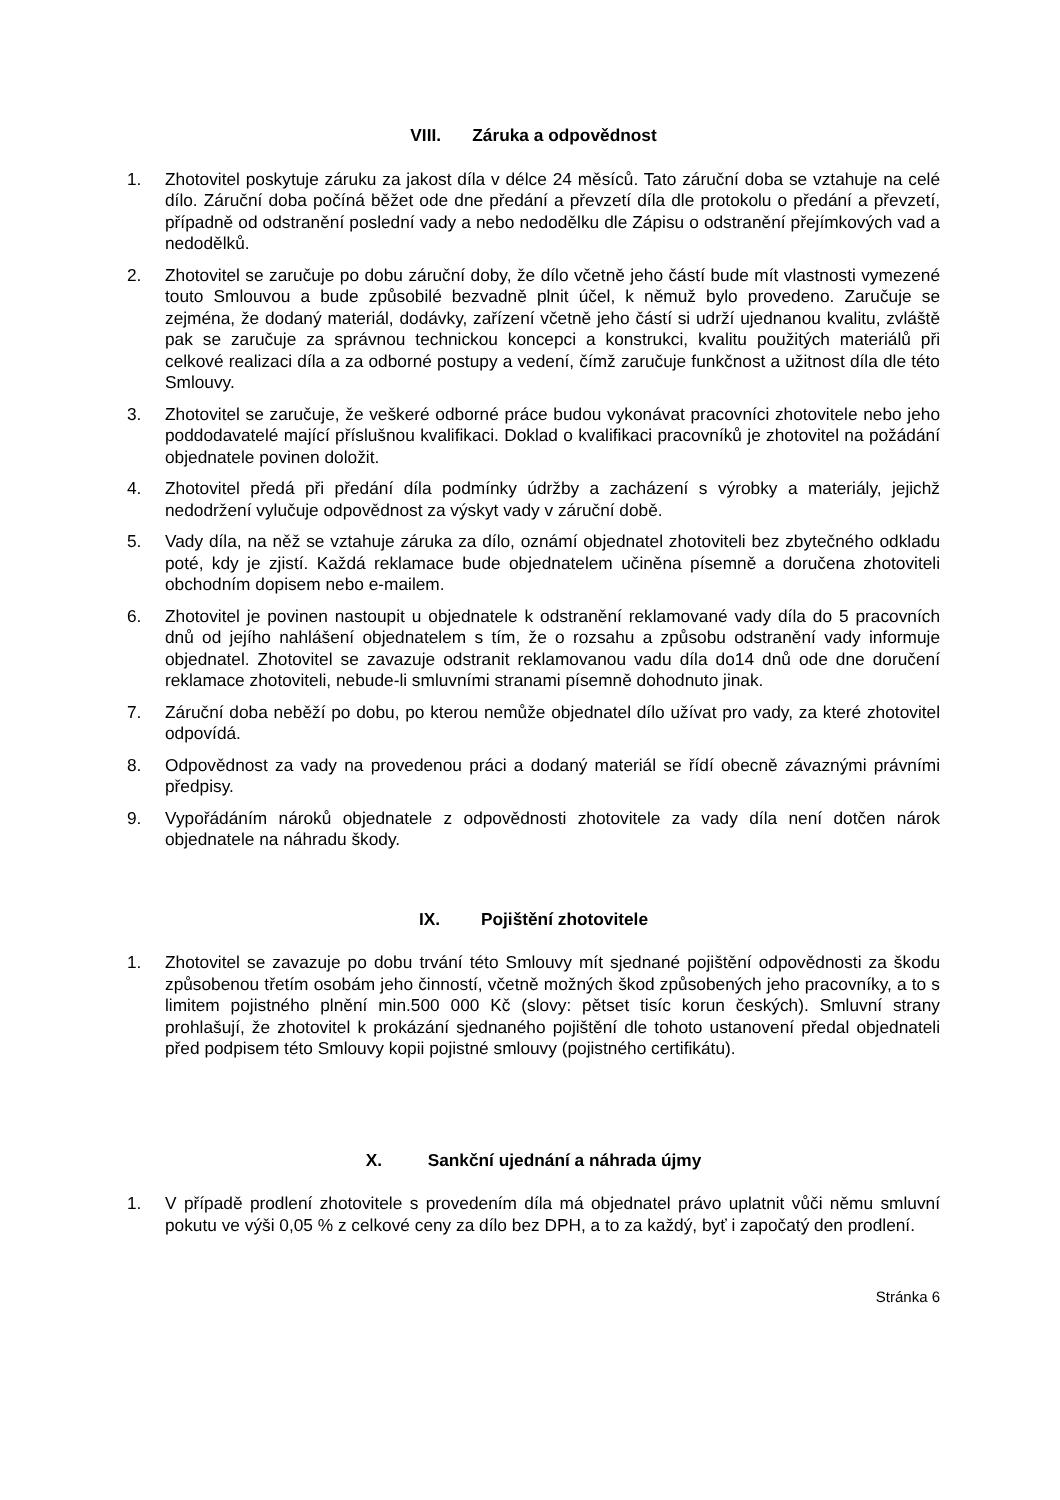VIII. Záruka a odpovědnost
1. Zhotovitel poskytuje záruku za jakost díla v délce 24 měsíců. Tato záruční doba se vztahuje na celé dílo. Záruční doba počíná běžet ode dne předání a převzetí díla dle protokolu o předání a převzetí, případně od odstranění poslední vady a nebo nedodělku dle Zápisu o odstranění přejímkových vad a nedodělků.
2. Zhotovitel se zaručuje po dobu záruční doby, že dílo včetně jeho částí bude mít vlastnosti vymezené touto Smlouvou a bude způsobilé bezvadně plnit účel, k němuž bylo provedeno. Zaručuje se zejména, že dodaný materiál, dodávky, zařízení včetně jeho částí si udrží ujednanou kvalitu, zvláště pak se zaručuje za správnou technickou koncepci a konstrukci, kvalitu použitých materiálů při celkové realizaci díla a za odborné postupy a vedení, čímž zaručuje funkčnost a užitnost díla dle této Smlouvy.
3. Zhotovitel se zaručuje, že veškeré odborné práce budou vykonávat pracovníci zhotovitele nebo jeho poddodavatelé mající příslušnou kvalifikaci. Doklad o kvalifikaci pracovníků je zhotovitel na požádání objednatele povinen doložit.
4. Zhotovitel předá při předání díla podmínky údržby a zacházení s výrobky a materiály, jejichž nedodržení vylučuje odpovědnost za výskyt vady v záruční době.
5. Vady díla, na něž se vztahuje záruka za dílo, oznámí objednatel zhotoviteli bez zbytečného odkladu poté, kdy je zjistí. Každá reklamace bude objednatelem učiněna písemně a doručena zhotoviteli obchodním dopisem nebo e-mailem.
6. Zhotovitel je povinen nastoupit u objednatele k odstranění reklamované vady díla do 5 pracovních dnů od jejího nahlášení objednatelem s tím, že o rozsahu a způsobu odstranění vady informuje objednatel. Zhotovitel se zavazuje odstranit reklamovanou vadu díla do14 dnů ode dne doručení reklamace zhotoviteli, nebude-li smluvními stranami písemně dohodnuto jinak.
7. Záruční doba neběží po dobu, po kterou nemůže objednatel dílo užívat pro vady, za které zhotovitel odpovídá.
8. Odpovědnost za vady na provedenou práci a dodaný materiál se řídí obecně závaznými právními předpisy.
9. Vypořádáním nároků objednatele z odpovědnosti zhotovitele za vady díla není dotčen nárok objednatele na náhradu škody.
IX. Pojištění zhotovitele
1. Zhotovitel se zavazuje po dobu trvání této Smlouvy mít sjednané pojištění odpovědnosti za škodu způsobenou třetím osobám jeho činností, včetně možných škod způsobených jeho pracovníky, a to s limitem pojistného plnění min.500 000 Kč (slovy: pětset tisíc korun českých). Smluvní strany prohlašují, že zhotovitel k prokázání sjednaného pojištění dle tohoto ustanovení předal objednateli před podpisem této Smlouvy kopii pojistné smlouvy (pojistného certifikátu).
X. Sankční ujednání a náhrada újmy
1. V případě prodlení zhotovitele s provedením díla má objednatel právo uplatnit vůči němu smluvní pokutu ve výši 0,05 % z celkové ceny za dílo bez DPH, a to za každý, byť i započatý den prodlení.
Stránka 6